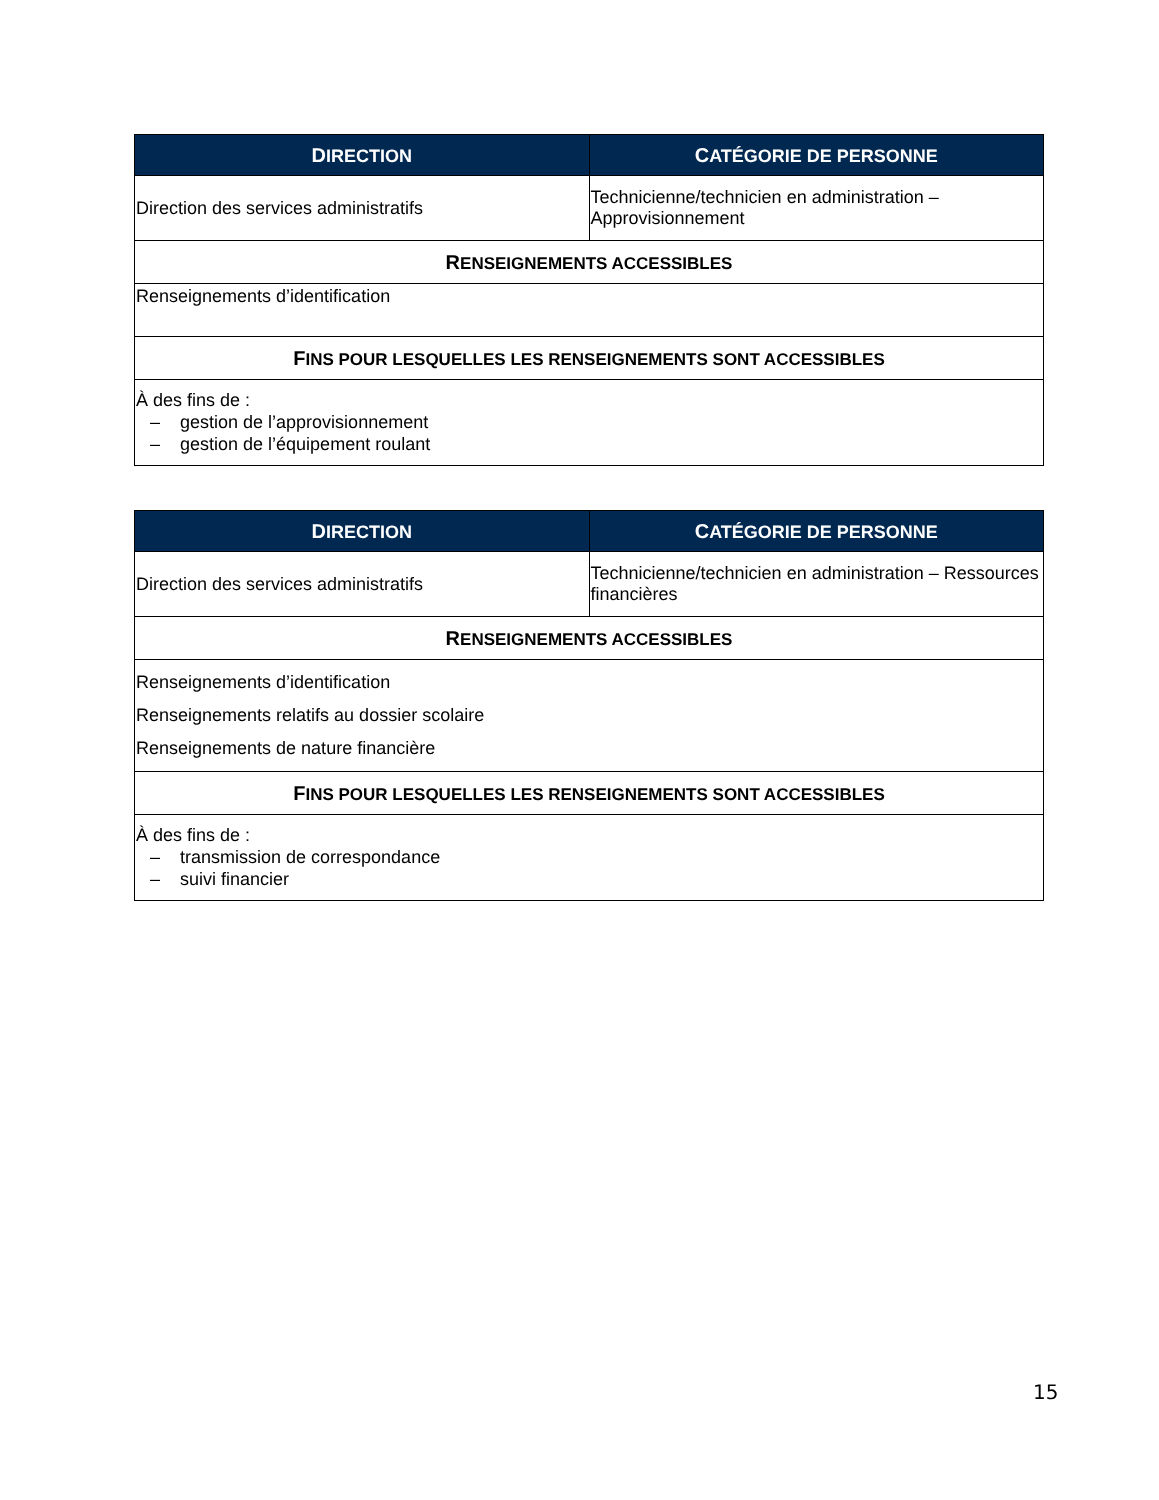| D IRECTION | C ATÉGORIE DE PERSONNE |
| --- | --- |
| Direction des services administratifs | Technicienne/technicien en administration – Approvisionnement |
| R ENSEIGNEMENTS ACCESSIBLES | |
| Renseignements d’identification | |
| F INS POUR LESQUELLES LES RENSEIGNEMENTS SONT ACCESSIBLES | |
| À des fins de : – gestion de l’approvisionnement – gestion de l’équipement roulant | |
| D IRECTION | C ATÉGORIE DE PERSONNE |
| --- | --- |
| Direction des services administratifs | Technicienne/technicien en administration – Ressources financières |
| R ENSEIGNEMENTS ACCESSIBLES | |
| Renseignements d’identification Renseignements relatifs au dossier scolaire Renseignements de nature financière | |
| F INS POUR LESQUELLES LES RENSEIGNEMENTS SONT ACCESSIBLES | |
| À des fins de : – transmission de correspondance – suivi financier | |
15